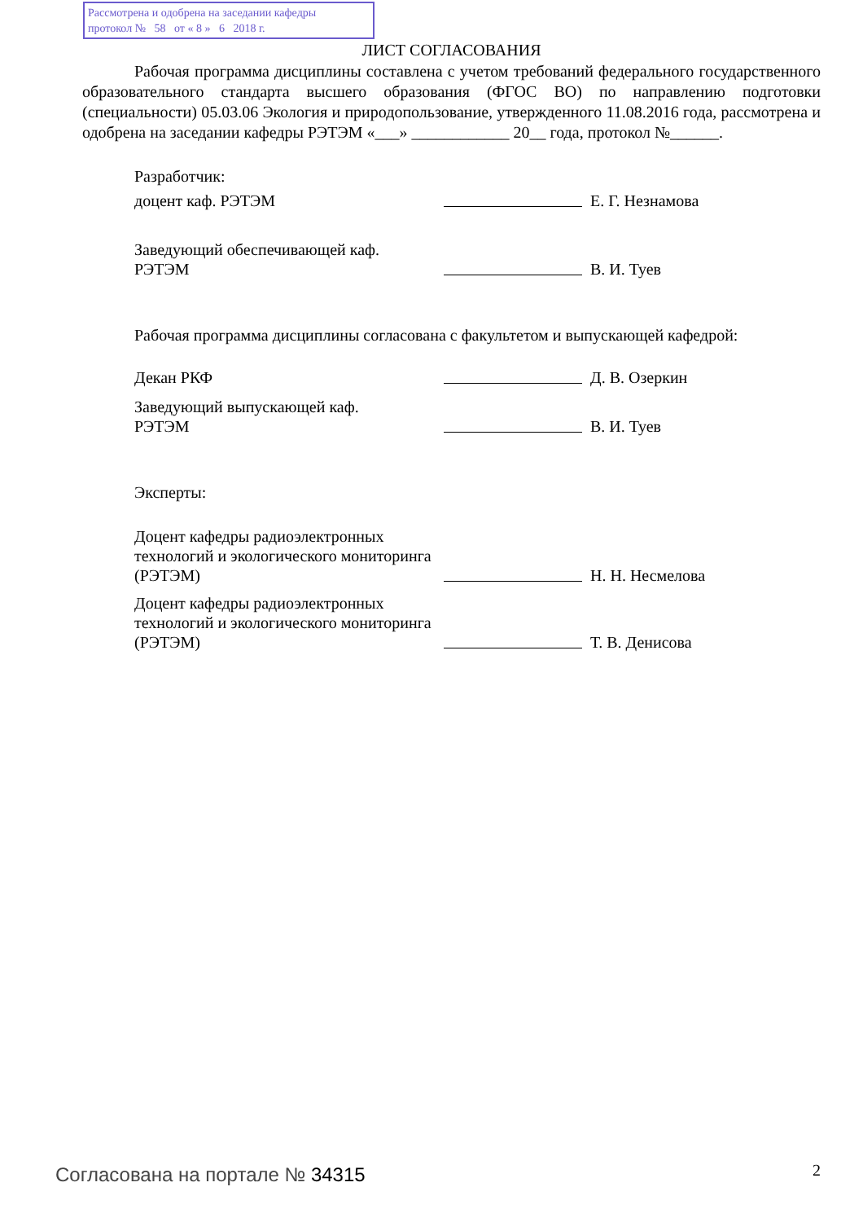Рассмотрена и одобрена на заседании кафедры
протокол № 58 от « 8 » 6 2018 г.
ЛИСТ СОГЛАСОВАНИЯ
Рабочая программа дисциплины составлена с учетом требований федерального государственного образовательного стандарта высшего образования (ФГОС ВО) по направлению подготовки (специальности) 05.03.06 Экология и природопользование, утвержденного 11.08.2016 года, рассмотрена и одобрена на заседании кафедры РЭТЭМ «___» ____________ 20__ года, протокол №______.
Разработчик:
доцент каф. РЭТЭМ
Е. Г. Незнамова
Заведующий обеспечивающей каф.
РЭТЭМ
В. И. Туев
Рабочая программа дисциплины согласована с факультетом и выпускающей кафедрой:
Декан РКФ
Д. В. Озеркин
Заведующий выпускающей каф.
РЭТЭМ
В. И. Туев
Эксперты:
Доцент кафедры радиоэлектронных технологий и экологического мониторинга (РЭТЭМ)
Н. Н. Несмелова
Доцент кафедры радиоэлектронных технологий и экологического мониторинга (РЭТЭМ)
Т. В. Денисова
Согласована на портале № 34315 2